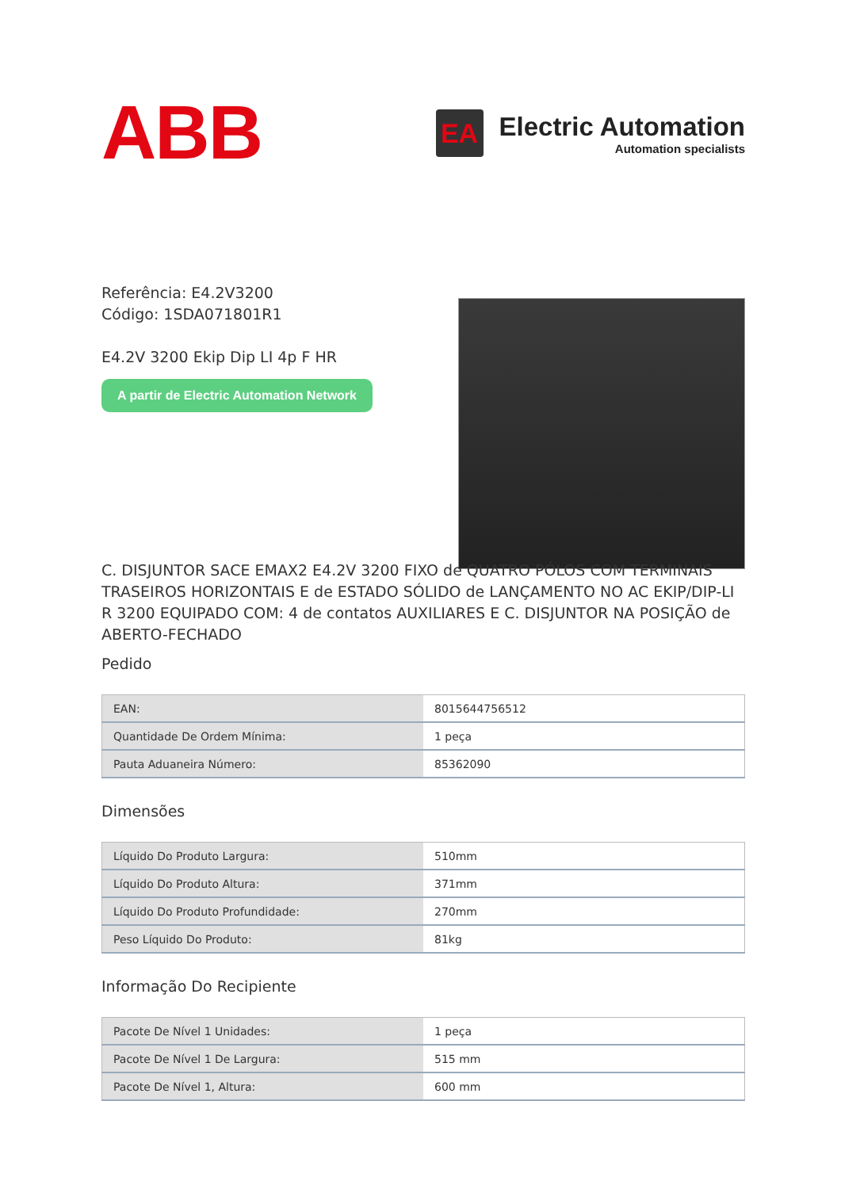ABB
EA
Electric Automation
Automation specialists
Referência: E4.2V3200
Código: 1SDA071801R1
E4.2V 3200 Ekip Dip LI 4p F HR
A partir de Electric Automation Network
C. DISJUNTOR SACE EMAX2 E4.2V 3200 FIXO de QUATRO PÓLOS COM TERMINAIS TRASEIROS HORIZONTAIS E de ESTADO SÓLIDO de LANÇAMENTO NO AC EKIP/DIP-LI R 3200 EQUIPADO COM: 4 de contatos AUXILIARES E C. DISJUNTOR NA POSIÇÃO de ABERTO-FECHADO
Pedido
| EAN: | 8015644756512 |
| Quantidade De Ordem Mínima: | 1 peça |
| Pauta Aduaneira Número: | 85362090 |
Dimensões
| Líquido Do Produto Largura: | 510mm |
| Líquido Do Produto Altura: | 371mm |
| Líquido Do Produto Profundidade: | 270mm |
| Peso Líquido Do Produto: | 81kg |
Informação Do Recipiente
| Pacote De Nível 1 Unidades: | 1 peça |
| Pacote De Nível 1 De Largura: | 515 mm |
| Pacote De Nível 1, Altura: | 600 mm |